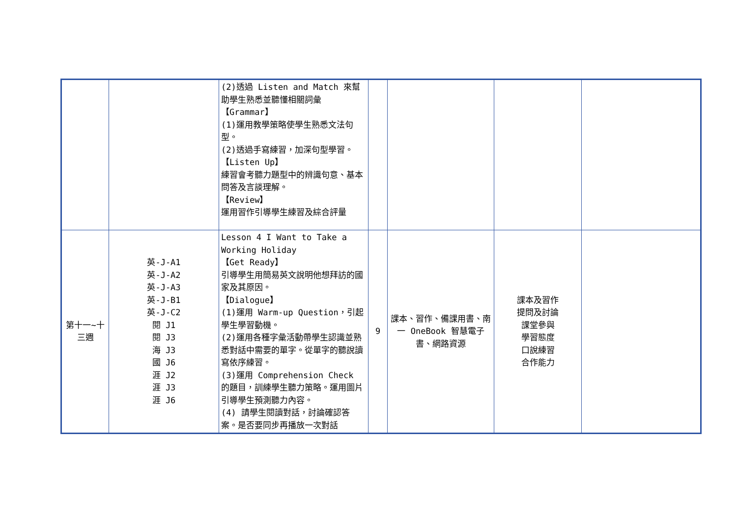| | | (2)透過 Listen and Match 來幫助學生熟悉並聽懂相關詞彙 【Grammar】 (1)運用教學策略使學生熟悉文法句型。 (2)透過手寫練習，加深句型學習。 【Listen Up】 練習會考聽力題型中的辨識句意、基本問答及言談理解。 【Review】 運用習作引導學生練習及綜合評量 | | | | |
| 第十一~十三週 | 英-J-A1 英-J-A2 英-J-A3 英-J-B1 英-J-C2 閱 J1 閱 J3 海 J3 國 J6 涯 J2 涯 J3 涯 J6 | Lesson 4 I Want to Take a Working Holiday 【Get Ready】 引導學生用簡易英文說明他想拜訪的國家及其原因。 【Dialogue】 (1)運用 Warm-up Question，引起學生學習動機。 (2)運用各種字彙活動帶學生認識並熟悉對話中需要的單字。從單字的聽說讀寫依序練習。 (3)運用 Comprehension Check 的題目，訓練學生聽力策略。運用圖片引導學生預測聽力內容。 (4) 請學生閱讀對話，討論確認答案。是否要同步再播放一次對話 | 9 | 課本、習作、備課用書、南一 OneBook 智慧電子書、網路資源 | 課本及習作 提問及討論 課堂參與 學習態度 口說練習 合作能力 | |